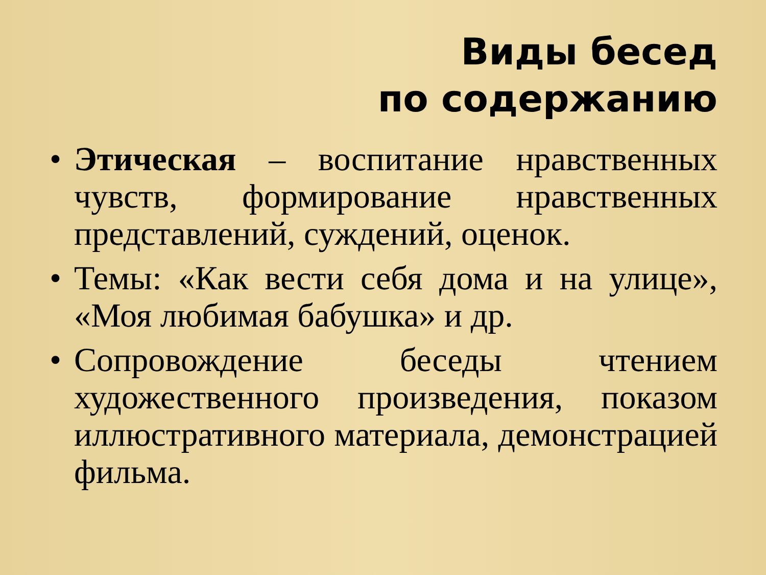Виды бесед
по содержанию
• Этическая – воспитание нравственных чувств, формирование нравственных представлений, суждений, оценок.
• Темы: «Как вести себя дома и на улице», «Моя любимая бабушка» и др.
• Сопровождение беседы чтением художественного произведения, показом иллюстративного материала, демонстрацией фильма.